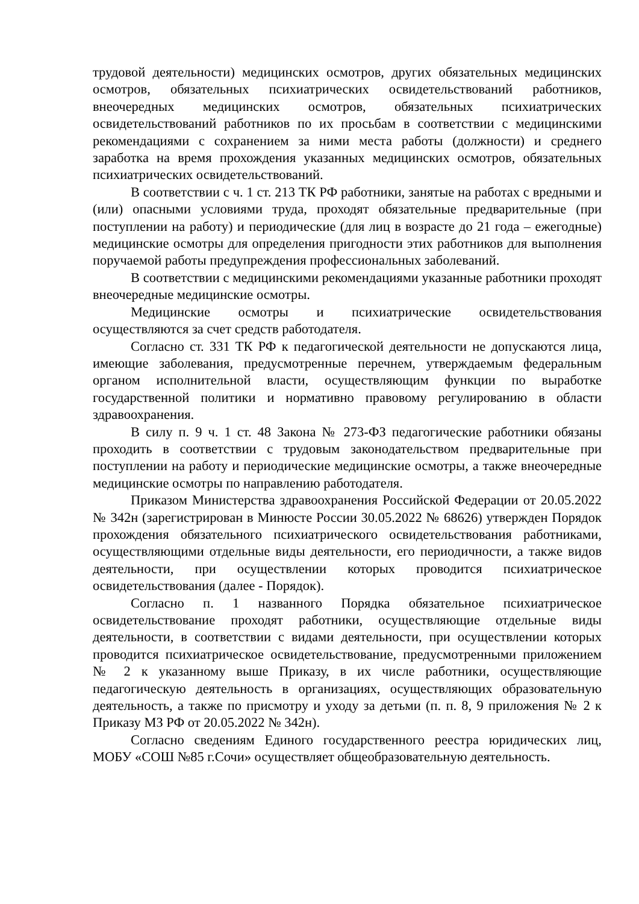трудовой деятельности) медицинских осмотров, других обязательных медицинских осмотров, обязательных психиатрических освидетельствований работников, внеочередных медицинских осмотров, обязательных психиатрических освидетельствований работников по их просьбам в соответствии с медицинскими рекомендациями с сохранением за ними места работы (должности) и среднего заработка на время прохождения указанных медицинских осмотров, обязательных психиатрических освидетельствований.
В соответствии с ч. 1 ст. 213 ТК РФ работники, занятые на работах с вредными и (или) опасными условиями труда, проходят обязательные предварительные (при поступлении на работу) и периодические (для лиц в возрасте до 21 года – ежегодные) медицинские осмотры для определения пригодности этих работников для выполнения поручаемой работы предупреждения профессиональных заболеваний.
В соответствии с медицинскими рекомендациями указанные работники проходят внеочередные медицинские осмотры.
Медицинские осмотры и психиатрические освидетельствования осуществляются за счет средств работодателя.
Согласно ст. 331 ТК РФ к педагогической деятельности не допускаются лица, имеющие заболевания, предусмотренные перечнем, утверждаемым федеральным органом исполнительной власти, осуществляющим функции по выработке государственной политики и нормативно правовому регулированию в области здравоохранения.
В силу п. 9 ч. 1 ст. 48 Закона № 273-ФЗ педагогические работники обязаны проходить в соответствии с трудовым законодательством предварительные при поступлении на работу и периодические медицинские осмотры, а также внеочередные медицинские осмотры по направлению работодателя.
Приказом Министерства здравоохранения Российской Федерации от 20.05.2022 № 342н (зарегистрирован в Минюсте России 30.05.2022 № 68626) утвержден Порядок прохождения обязательного психиатрического освидетельствования работниками, осуществляющими отдельные виды деятельности, его периодичности, а также видов деятельности, при осуществлении которых проводится психиатрическое освидетельствования (далее - Порядок).
Согласно п. 1 названного Порядка обязательное психиатрическое освидетельствование проходят работники, осуществляющие отдельные виды деятельности, в соответствии с видами деятельности, при осуществлении которых проводится психиатрическое освидетельствование, предусмотренными приложением № 2 к указанному выше Приказу, в их числе работники, осуществляющие педагогическую деятельность в организациях, осуществляющих образовательную деятельность, а также по присмотру и уходу за детьми (п. п. 8, 9 приложения № 2 к Приказу МЗ РФ от 20.05.2022 № 342н).
Согласно сведениям Единого государственного реестра юридических лиц, МОБУ «СОШ №85 г.Сочи» осуществляет общеобразовательную деятельность.